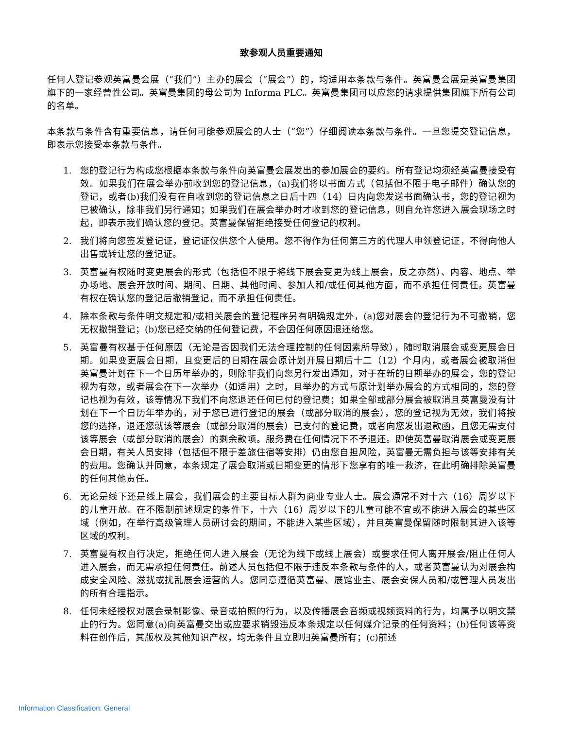致参观人员重要通知
任何人登记参观英富曼会展（“我们”）主办的展会（“展会”）的，均适用本条款与条件。英富曼会展是英富曼集团旗下的一家经营性公司。英富曼集团的母公司为 Informa PLC。英富曼集团可以应您的请求提供集团旗下所有公司的名单。
本条款与条件含有重要信息，请任何可能参观展会的人士（“您”）仔细阅读本条款与条件。一旦您提交登记信息，即表示您接受本条款与条件。
1. 您的登记行为构成您根据本条款与条件向英富曼会展发出的参加展会的要约。所有登记均须经英富曼接受有效。如果我们在展会举办前收到您的登记信息，(a)我们将以书面方式（包括但不限于电子邮件）确认您的登记，或者(b)我们没有在自收到您的登记信息之日后十四（14）日内向您发送书面确认书，您的登记视为已被确认，除非我们另行通知；如果我们在展会举办时才收到您的登记信息，则自允许您进入展会现场之时起，即表示我们确认您的登记。英富曼保留拒绝接受任何登记的权利。
2. 我们将向您签发登记证，登记证仅供您个人使用。您不得作为任何第三方的代理人申领登记证，不得向他人出售或转让您的登记证。
3. 英富曼有权随时变更展会的形式（包括但不限于将线下展会变更为线上展会，反之亦然）、内容、地点、举办场地、展会开放时间、期间、日期、其他时间、参加人和/或任何其他方面，而不承担任何责任。英富曼有权在确认您的登记后撤销登记，而不承担任何责任。
4. 除本条款与条件明文规定和/或相关展会的登记程序另有明确规定外，(a)您对展会的登记行为不可撤销，您无权撤销登记；(b)您已经交纳的任何登记费，不会因任何原因退还给您。
5. 英富曼有权基于任何原因（无论是否因我们无法合理控制的任何因素所导致），随时取消展会或变更展会日期。如果变更展会日期，且变更后的日期在展会原计划开展日期后十二（12）个月内，或者展会被取消但英富曼计划在下一个日历年举办的，则除非我们向您另行发出通知，对于在新的日期举办的展会，您的登记视为有效，或者展会在下一次举办（如适用）之时，且举办的方式与原计划举办展会的方式相同的，您的登记也视为有效，该等情况下我们不向您退还任何已付的登记费；如果全部或部分展会被取消且英富曼没有计划在下一个日历年举办的，对于您已进行登记的展会（或部分取消的展会），您的登记视为无效，我们将按您的选择，退还您就该等展会（或部分取消的展会）已支付的登记费，或者向您发出退款函，且您无需支付该等展会（或部分取消的展会）的剩余款项。服务费在任何情况下不予退还。即使英富曼取消展会或变更展会日期，有关人员安排（包括但不限于差旅住宿等安排）仍由您自担风险，英富曼无需负担与该等安排有关的费用。您确认并同意，本条规定了展会取消或日期变更的情形下您享有的唯一救济，在此明确排除英富曼的任何其他责任。
6. 无论是线下还是线上展会，我们展会的主要目标人群为商业专业人士。展会通常不对十六（16）周岁以下的儿童开放。在不限制前述规定的条件下，十六（16）周岁以下的儿童可能不宜或不能进入展会的某些区域（例如，在举行高级管理人员研讨会的期间，不能进入某些区域），并且英富曼保留随时限制其进入该等区域的权利。
7. 英富曼有权自行决定，拒绝任何人进入展会（无论为线下或线上展会）或要求任何人离开展会/阻止任何人进入展会，而无需承担任何责任。前述人员包括但不限于违反本条款与条件的人，或者英富曼认为对展会构成安全风险、滋扰或扰乱展会运营的人。您同意遵循英富曼、展馆业主、展会安保人员和/或管理人员发出的所有合理指示。
8. 任何未经授权对展会录制影像、录音或拍照的行为，以及传播展会音频或视频资料的行为，均属予以明文禁止的行为。您同意(a)向英富曼交出或应要求销毁违反本条规定以任何媒介记录的任何资料；(b)任何该等资料在创作后，其版权及其他知识产权，均无条件且立即归英富曼所有；(c)前述
Information Classification: General